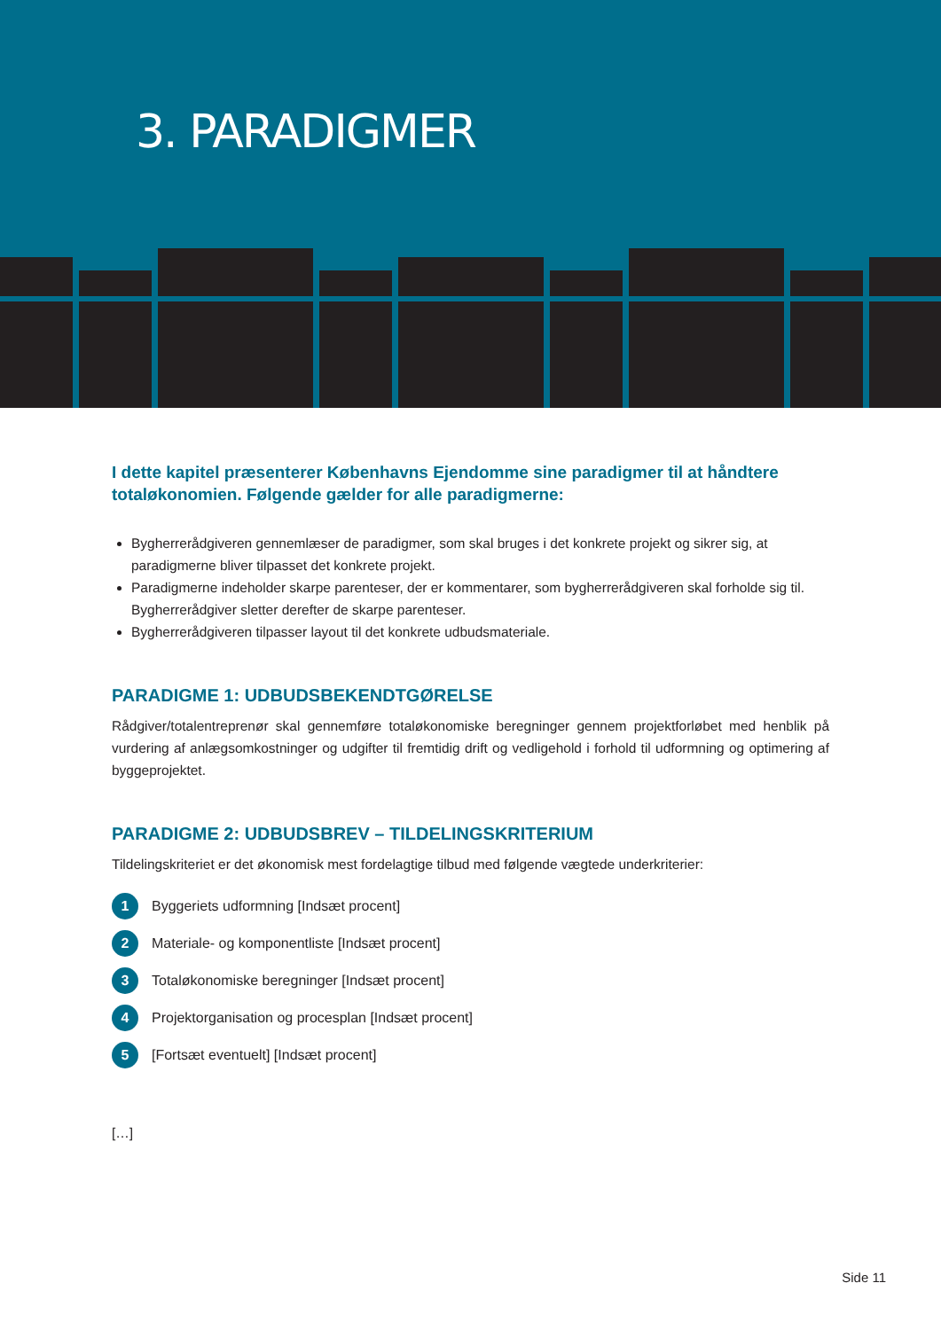3. PARADIGMER
I dette kapitel præsenterer Københavns Ejendomme sine paradigmer til at håndtere totaløkonomien. Følgende gælder for alle paradigmerne:
Bygherrerådgiveren gennemlæser de paradigmer, som skal bruges i det konkrete projekt og sikrer sig, at paradigmerne bliver tilpasset det konkrete projekt.
Paradigmerne indeholder skarpe parenteser, der er kommentarer, som bygherrerådgiveren skal forholde sig til. Bygherrerådgiver sletter derefter de skarpe parenteser.
Bygherrerådgiveren tilpasser layout til det konkrete udbudsmateriale.
PARADIGME 1: UDBUDSBEKENDTGØRELSE
Rådgiver/totalentreprenør skal gennemføre totaløkonomiske beregninger gennem projektforløbet med henblik på vurdering af anlægsomkostninger og udgifter til fremtidig drift og vedligehold i forhold til udformning og optimering af byggeprojektet.
PARADIGME 2: UDBUDSBREV – TILDELINGSKRITERIUM
Tildelingskriteriet er det økonomisk mest fordelagtige tilbud med følgende vægtede underkriterier:
1 Byggeriets udformning [Indsæt procent]
2 Materiale- og komponentliste [Indsæt procent]
3 Totaløkonomiske beregninger [Indsæt procent]
4 Projektorganisation og procesplan [Indsæt procent]
5 [Fortsæt eventuelt] [Indsæt procent]
[…]
Side 11